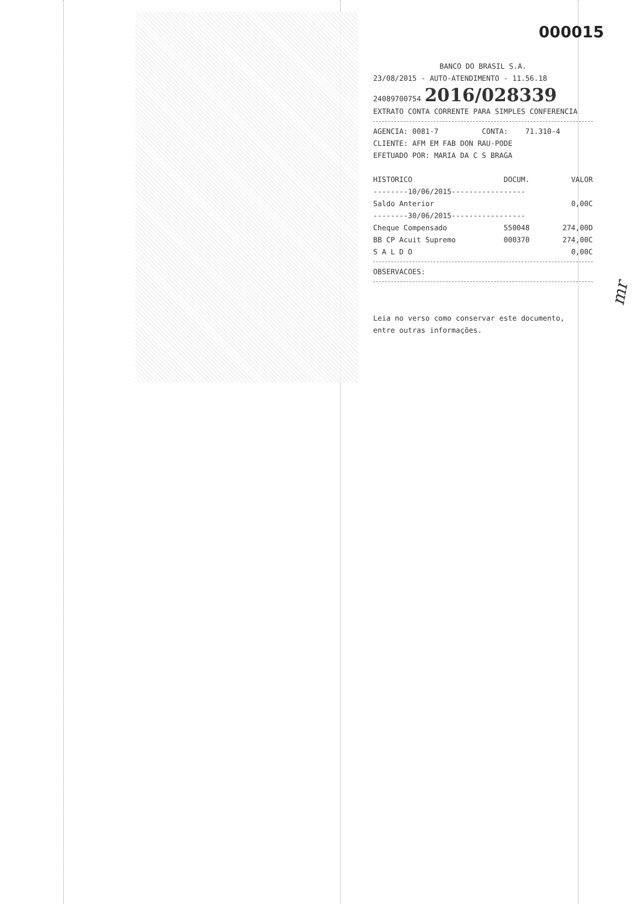000015
BANCO DO BRASIL S.A.
23/08/2015 - AUTO-ATENDIMENTO - 11.56.18
24089700754 2016/028339
EXTRATO CONTA CORRENTE PARA SIMPLES CONFERENCIA
AGENCIA: 0081-7 CONTA: 71.310-4
CLIENTE: AFM EM FAB DON RAU-PODE
EFETUADO POR: MARIA DA C S BRAGA
| HISTORICO | DOCUM. | VALOR |
| --- | --- | --- |
| --------10/06/2015----------------- | | |
| Saldo Anterior | | 0,00C |
| --------30/06/2015----------------- | | |
| Cheque Compensado | 550048 | 274,00D |
| BB CP Acuit Supremo | 000370 | 274,00C |
| S A L D O | | 0,00C |
OBSERVACOES:
Leia no verso como conservar este documento,
entre outras informações.
mr